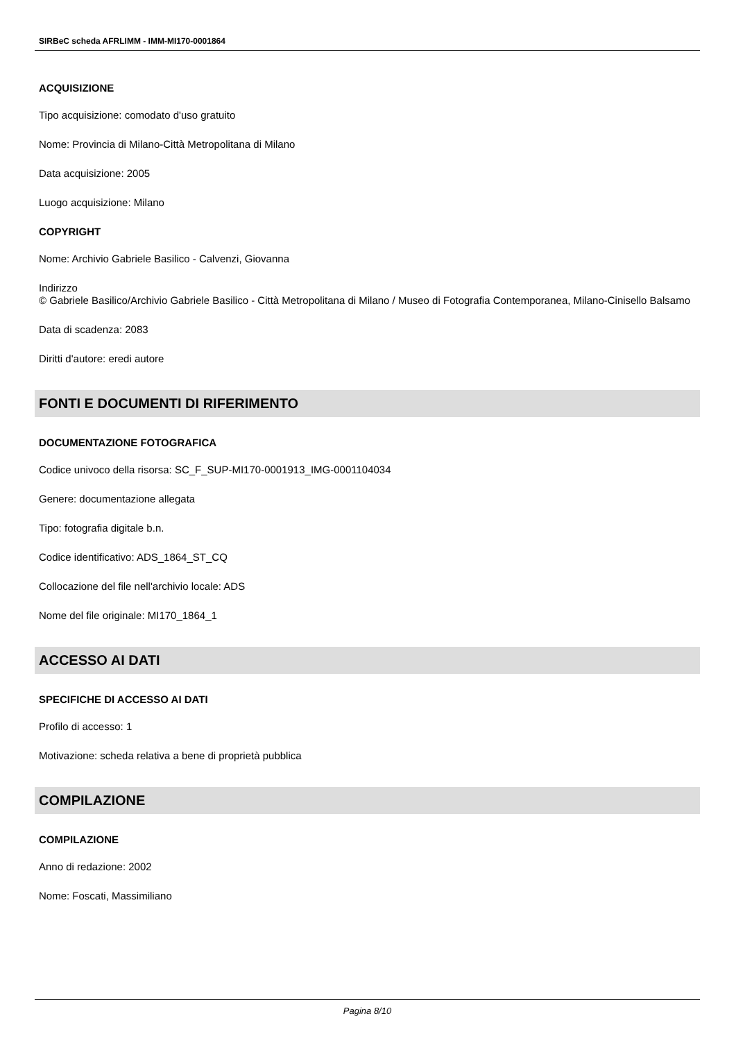SIRBeC scheda AFRLIMM - IMM-MI170-0001864
ACQUISIZIONE
Tipo acquisizione: comodato d'uso gratuito
Nome: Provincia di Milano-Città Metropolitana di Milano
Data acquisizione: 2005
Luogo acquisizione: Milano
COPYRIGHT
Nome: Archivio Gabriele Basilico - Calvenzi, Giovanna
Indirizzo
© Gabriele Basilico/Archivio Gabriele Basilico - Città Metropolitana di Milano / Museo di Fotografia Contemporanea, Milano-Cinisello Balsamo
Data di scadenza: 2083
Diritti d'autore: eredi autore
FONTI E DOCUMENTI DI RIFERIMENTO
DOCUMENTAZIONE FOTOGRAFICA
Codice univoco della risorsa: SC_F_SUP-MI170-0001913_IMG-0001104034
Genere: documentazione allegata
Tipo: fotografia digitale b.n.
Codice identificativo: ADS_1864_ST_CQ
Collocazione del file nell'archivio locale: ADS
Nome del file originale: MI170_1864_1
ACCESSO AI DATI
SPECIFICHE DI ACCESSO AI DATI
Profilo di accesso: 1
Motivazione: scheda relativa a bene di proprietà pubblica
COMPILAZIONE
COMPILAZIONE
Anno di redazione: 2002
Nome: Foscati, Massimiliano
Pagina 8/10